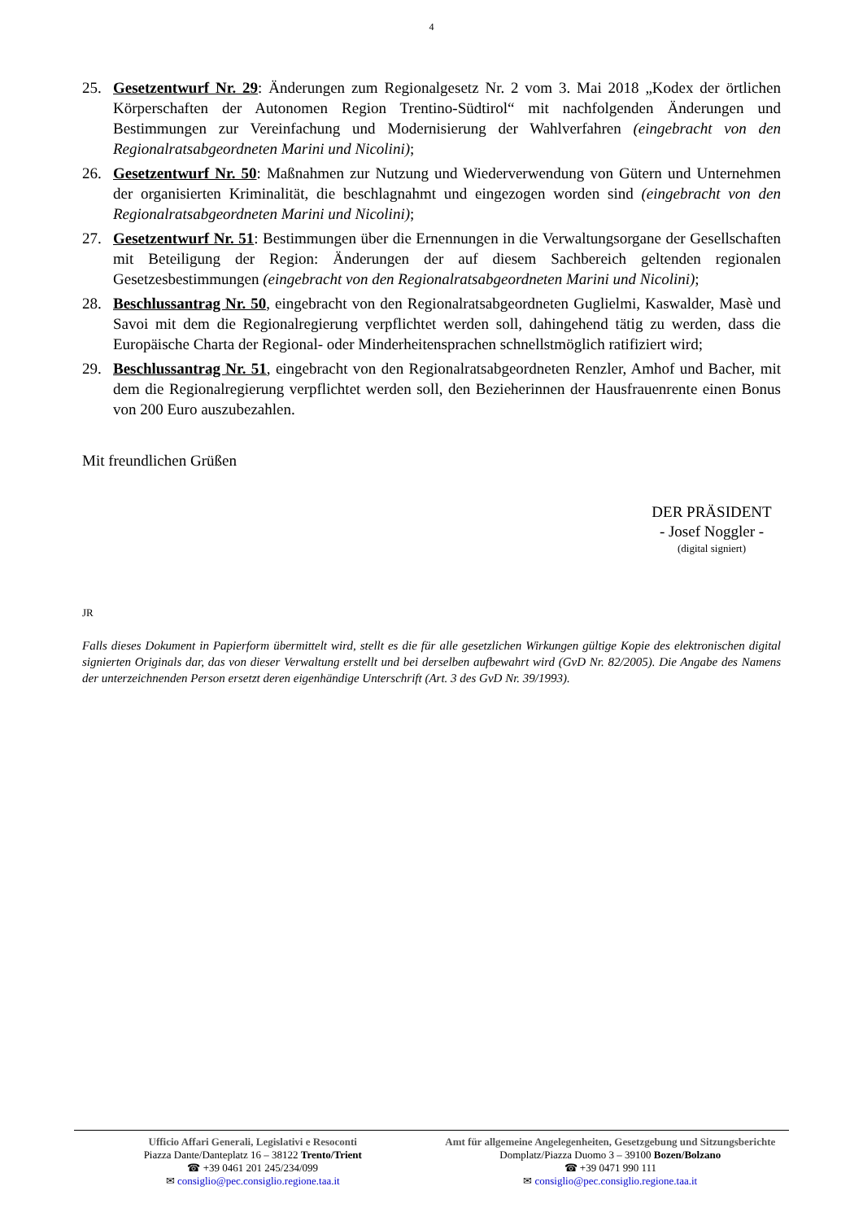4
25. Gesetzentwurf Nr. 29: Änderungen zum Regionalgesetz Nr. 2 vom 3. Mai 2018 „Kodex der örtlichen Körperschaften der Autonomen Region Trentino-Südtirol“ mit nachfolgenden Änderungen und Bestimmungen zur Vereinfachung und Modernisierung der Wahlverfahren (eingebracht von den Regionalratsabgeordneten Marini und Nicolini);
26. Gesetzentwurf Nr. 50: Maßnahmen zur Nutzung und Wiederverwendung von Gütern und Unternehmen der organisierten Kriminalität, die beschlagnahmt und eingezogen worden sind (eingebracht von den Regionalratsabgeordneten Marini und Nicolini);
27. Gesetzentwurf Nr. 51: Bestimmungen über die Ernennungen in die Verwaltungsorgane der Gesellschaften mit Beteiligung der Region: Änderungen der auf diesem Sachbereich geltenden regionalen Gesetzesbestimmungen (eingebracht von den Regionalratsabgeordneten Marini und Nicolini);
28. Beschlussantrag Nr. 50, eingebracht von den Regionalratsabgeordneten Guglielmi, Kaswalder, Masè und Savoi mit dem die Regionalregierung verpflichtet werden soll, dahingehend tätig zu werden, dass die Europäische Charta der Regional- oder Minderheitensprachen schnellstmöglich ratifiziert wird;
29. Beschlussantrag Nr. 51, eingebracht von den Regionalratsabgeordneten Renzler, Amhof und Bacher, mit dem die Regionalregierung verpflichtet werden soll, den Bezieherinnen der Hausfrauenrente einen Bonus von 200 Euro auszubezahlen.
Mit freundlichen Grüßen
DER PRÄSIDENT
- Josef Noggler -
(digital signiert)
JR
Falls dieses Dokument in Papierform übermittelt wird, stellt es die für alle gesetzlichen Wirkungen gültige Kopie des elektronischen digital signierten Originals dar, das von dieser Verwaltung erstellt und bei derselben aufbewahrt wird (GvD Nr. 82/2005). Die Angabe des Namens der unterzeichnenden Person ersetzt deren eigenhändige Unterschrift (Art. 3 des GvD Nr. 39/1993).
Ufficio Affari Generali, Legislativi e Resoconti
Piazza Dante/Danteplatz 16 – 38122 Trento/Trient
☎ +39 0461 201 245/234/099
✉ consiglio@pec.consiglio.regione.taa.it
Amt für allgemeine Angelegenheiten, Gesetzgebung und Sitzungsberichte
Domplatz/Piazza Duomo 3 – 39100 Bozen/Bolzano
☎ +39 0471 990 111
✉ consiglio@pec.consiglio.regione.taa.it